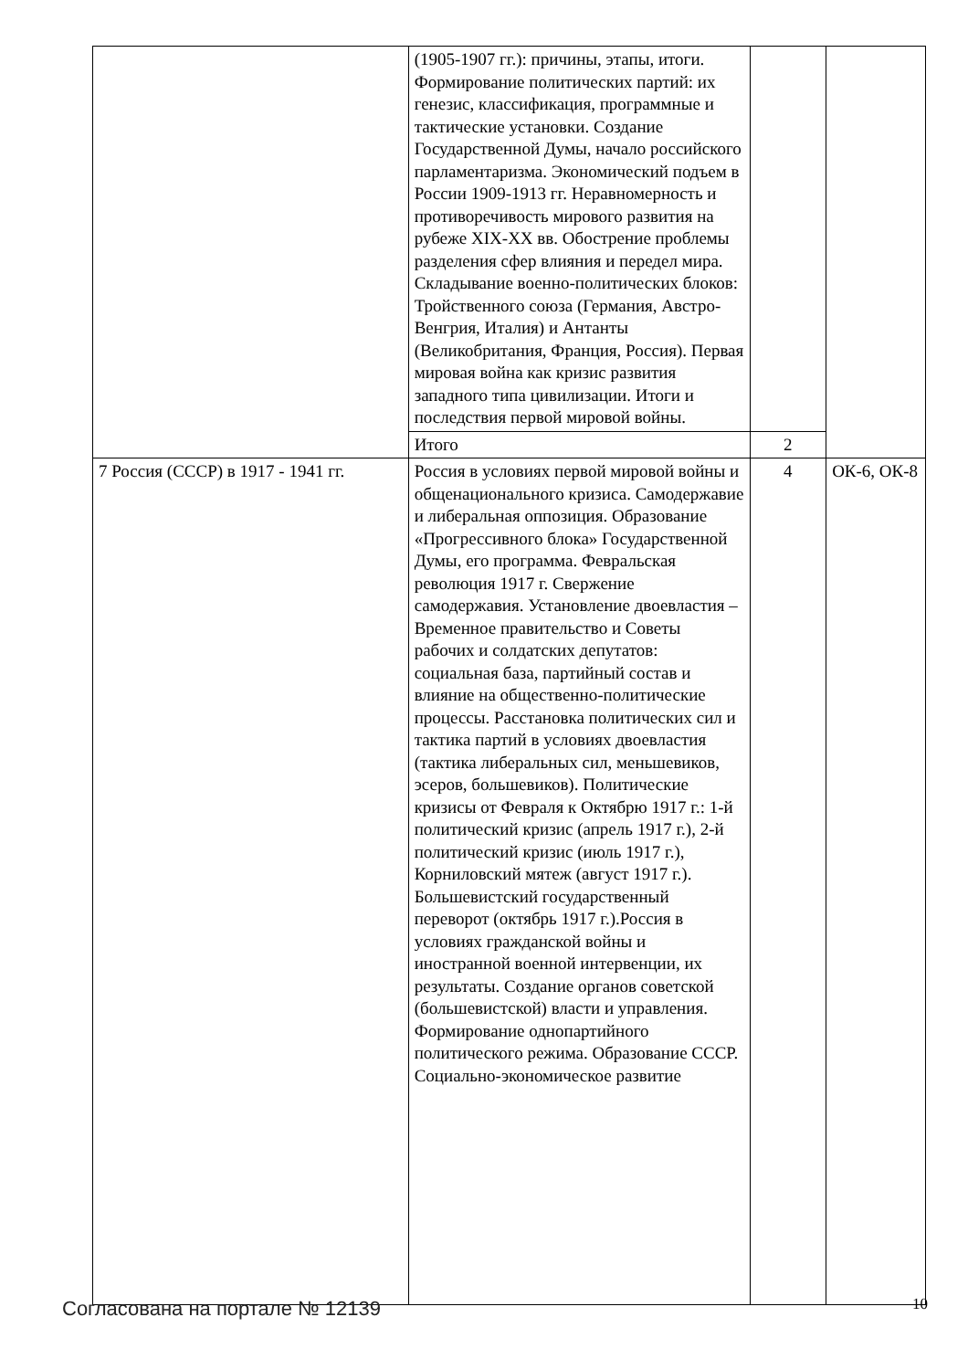| | (1905-1907 гг.): причины, этапы, итоги. Формирование политических партий: их генезис, классификация, программные и тактические установки. Создание Государственной Думы, начало российского парламентаризма. Экономический подъем в России 1909-1913 гг. Неравномерность и противоречивость мирового развития на рубеже XIX-XX вв. Обострение проблемы разделения сфер влияния и передел мира. Складывание военно-политических блоков: Тройственного союза (Германия, Австро-Венгрия, Италия) и Антанты (Великобритания, Франция, Россия). Первая мировая война как кризис развития западного типа цивилизации. Итоги и последствия первой мировой войны. | | |
| | Итого | 2 | |
| 7 Россия (СССР) в 1917 - 1941 гг. | Россия в условиях первой мировой войны и общенационального кризиса. Самодержавие и либеральная оппозиция. Образование «Прогрессивного блока» Государственной Думы, его программа. Февральская революция 1917 г. Свержение самодержавия. Установление двоевластия – Временное правительство и Советы рабочих и солдатских депутатов: социальная база, партийный состав и влияние на общественно-политические процессы. Расстановка политических сил и тактика партий в условиях двоевластия (тактика либеральных сил, меньшевиков, эсеров, большевиков). Политические кризисы от Февраля к Октябрю 1917 г.: 1-й политический кризис (апрель 1917 г.), 2-й политический кризис (июль 1917 г.), Корниловский мятеж (август 1917 г.). Большевистский государственный переворот (октябрь 1917 г.).Россия в условиях гражданской войны и иностранной военной интервенции, их результаты. Создание органов советской (большевистской) власти и управления. Формирование однопартийного политического режима. Образование СССР. Социально-экономическое развитие | 4 | ОК-6, ОК-8 |
Согласована на портале № 12139 10